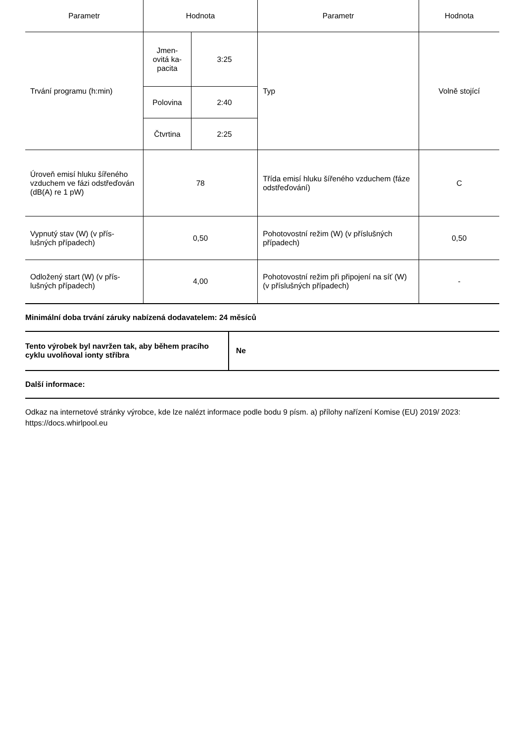| Parametr | Hodnota | | Parametr | Hodnota |
| --- | --- | --- | --- | --- |
| Trvání programu (h:min) | Jmen- ovitá ka- pacita | 3:25 | Typ | Volně stojící |
| | Polovina | 2:40 | | |
| | Čtvrtina | 2:25 | | |
| Úroveň emisí hluku šířeného vzduchem ve fázi odstřeďován (dB(A) re 1 pW) | 78 | | Třída emisí hluku šířeného vzduchem (fáze odstřeďování) | C |
| Vypnutý stav (W) (v přís-lušných případech) | 0,50 | | Pohotovostní režim (W) (v příslušných případech) | 0,50 |
| Odložený start (W) (v přís-lušných případech) | 4,00 | | Pohotovostní režim při připojení na síť (W) (v příslušných případech) | - |
Minimální doba trvání záruky nabízená dodavatelem: 24 měsíců
| Tento výrobek byl navržen tak, aby během pracího cyklu uvolňoval ionty stříbra | Ne |
Další informace:
Odkaz na internetové stránky výrobce, kde lze nalézt informace podle bodu 9 písm. a) přílohy nařízení Komise (EU) 2019/ 2023: https://docs.whirlpool.eu